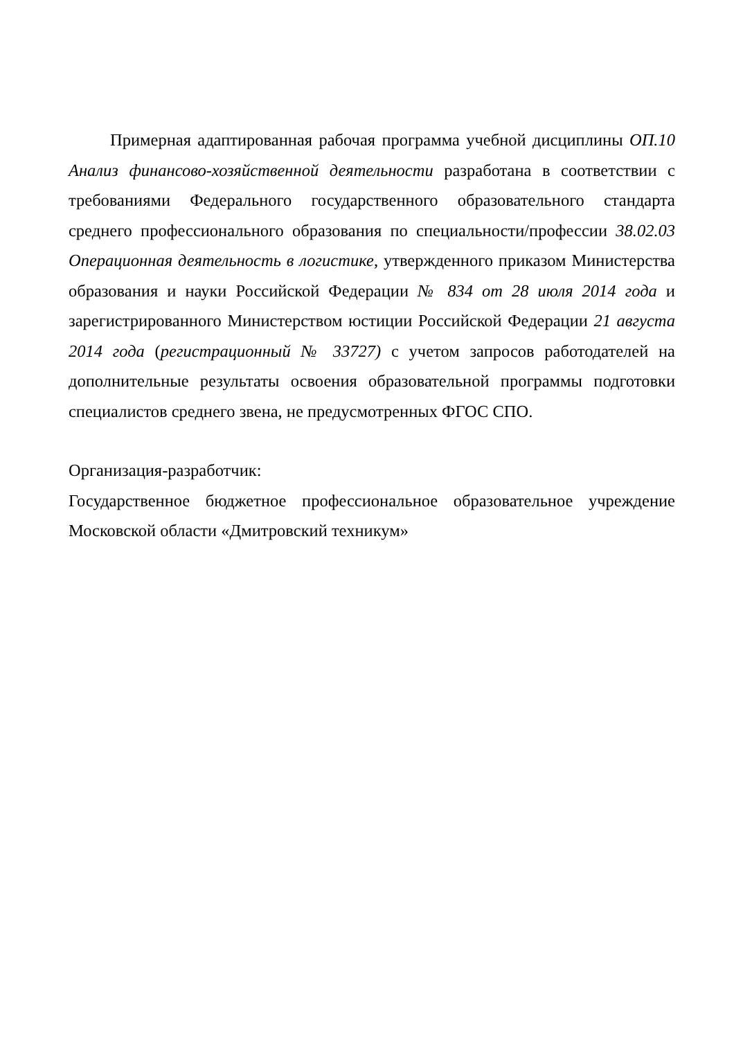Примерная адаптированная рабочая программа учебной дисциплины ОП.10 Анализ финансово-хозяйственной деятельности разработана в соответствии с требованиями Федерального государственного образовательного стандарта среднего профессионального образования по специальности/профессии 38.02.03 Операционная деятельность в логистике, утвержденного приказом Министерства образования и науки Российской Федерации № 834 от 28 июля 2014 года и зарегистрированного Министерством юстиции Российской Федерации 21 августа 2014 года (регистрационный № 33727) с учетом запросов работодателей на дополнительные результаты освоения образовательной программы подготовки специалистов среднего звена, не предусмотренных ФГОС СПО.
Организация-разработчик:
Государственное бюджетное профессиональное образовательное учреждение Московской области «Дмитровский техникум»